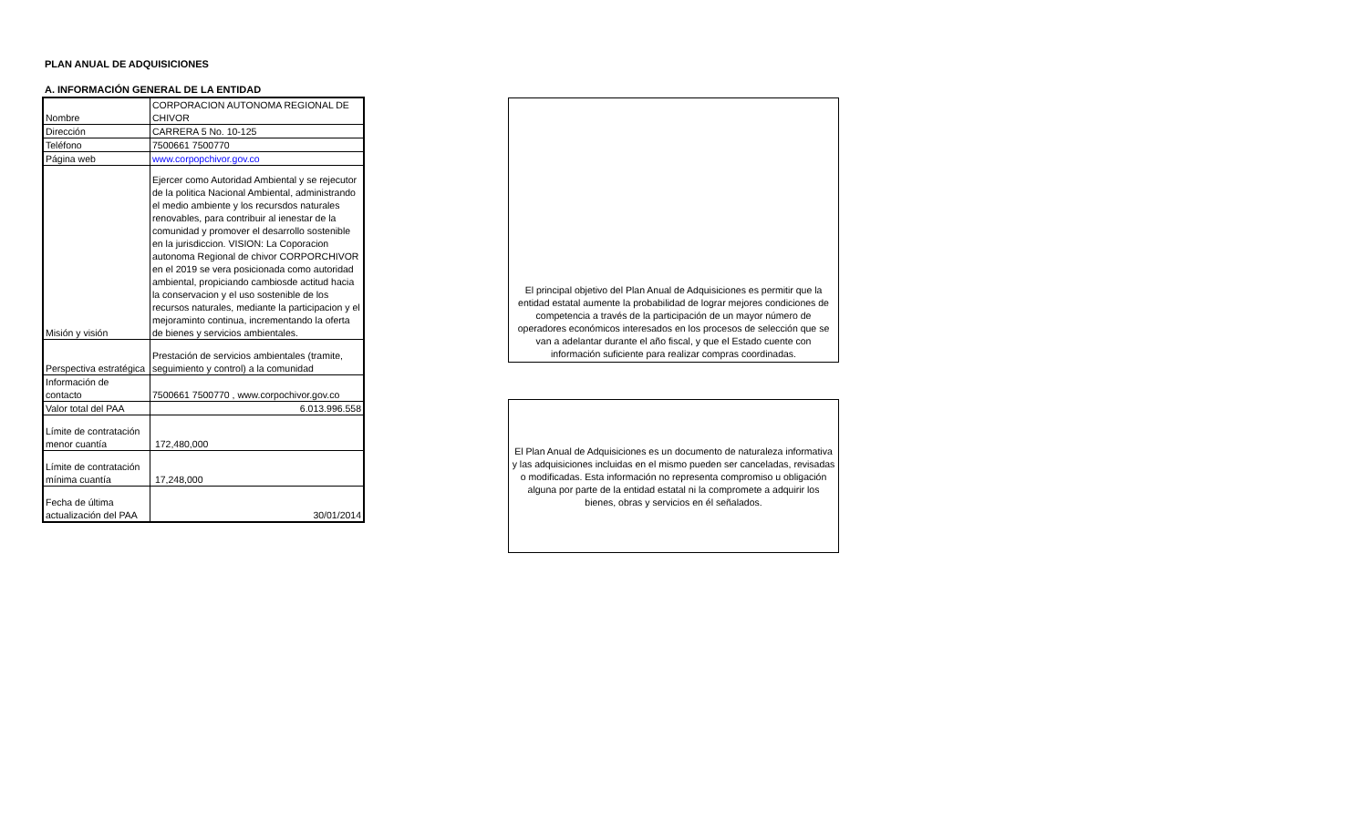PLAN ANUAL DE ADQUISICIONES
A. INFORMACIÓN GENERAL DE LA ENTIDAD
| Nombre | CORPORACION AUTONOMA REGIONAL DE CHIVOR |
| Dirección | CARRERA 5 No. 10-125 |
| Teléfono | 7500661 7500770 |
| Página web | www.corpopchivor.gov.co |
| Misión y visión | Ejercer como Autoridad Ambiental y se rejecutor de la politica Nacional Ambiental, administrando el medio ambiente y los recursdos naturales renovables, para contribuir al ienestar de la comunidad y promover el desarrollo sostenible en la jurisdiccion. VISION: La Coporacion autonoma Regional de chivor CORPORCHIVOR en el 2019 se vera posicionada como autoridad ambiental, propiciando cambiosde actitud hacia la conservacion y el uso sostenible de los recursos naturales, mediante la participacion y el mejoraminto continua, incrementando la oferta de bienes y servicios ambientales. |
| Perspectiva estratégica | Prestación de servicios ambientales (tramite, seguimiento y control) a la comunidad |
| Información de contacto | 7500661 7500770 , www.corpochivor.gov.co |
| Valor total del PAA | 6.013.996.558 |
| Límite de contratación menor cuantía | 172,480,000 |
| Límite de contratación mínima cuantía | 17,248,000 |
| Fecha de última actualización del PAA | 30/01/2014 |
El principal objetivo del Plan Anual de Adquisiciones es permitir que la entidad estatal aumente la probabilidad de lograr mejores condiciones de competencia a través de la participación de un mayor número de operadores económicos interesados en los procesos de selección que se van a adelantar durante el año fiscal, y que el Estado cuente con información suficiente para realizar compras coordinadas.
El Plan Anual de Adquisiciones es un documento de naturaleza informativa y las adquisiciones incluidas en el mismo pueden ser canceladas, revisadas o modificadas. Esta información no representa compromiso u obligación alguna por parte de la entidad estatal ni la compromete a adquirir los bienes, obras y servicios en él señalados.